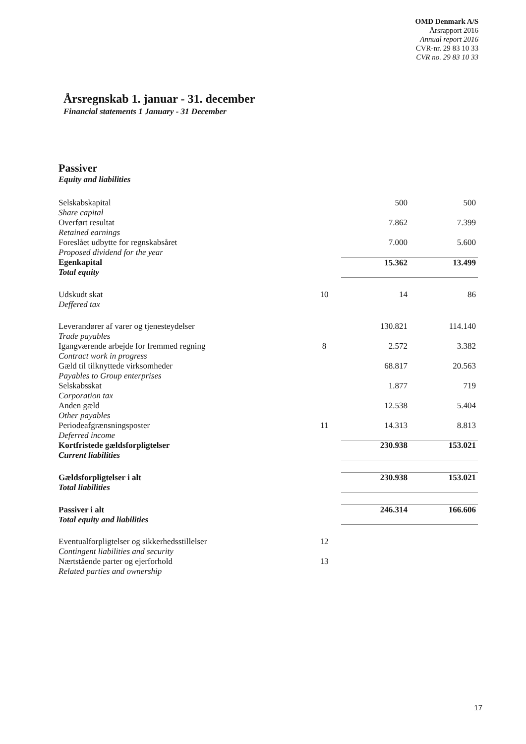OMD Denmark A/S
Årsrapport 2016
Annual report 2016
CVR-nr. 29 83 10 33
CVR no. 29 83 10 33
Årsregnskab 1. januar - 31. december
Financial statements 1 January - 31 December
| Passiver | | | |
| Equity and liabilities | | | |
| Selskabskapital Share capital | | 500 | 500 |
| Overført resultat Retained earnings | | 7.862 | 7.399 |
| Foreslået udbytte for regnskabsåret Proposed dividend for the year | | 7.000 | 5.600 |
| Egenkapital Total equity | | 15.362 | 13.499 |
| Udskudt skat Deffered tax | 10 | 14 | 86 |
| Leverandører af varer og tjenesteydelser Trade payables | | 130.821 | 114.140 |
| Igangværende arbejde for fremmed regning Contract work in progress | 8 | 2.572 | 3.382 |
| Gæld til tilknyttede virksomheder Payables to Group enterprises | | 68.817 | 20.563 |
| Selskabsskat Corporation tax | | 1.877 | 719 |
| Anden gæld Other payables | | 12.538 | 5.404 |
| Periodeafgrænsningsposter Deferred income | 11 | 14.313 | 8.813 |
| Kortfristede gældsforpligtelser Current liabilities | | 230.938 | 153.021 |
| Gældsforpligtelser i alt Total liabilities | | 230.938 | 153.021 |
| Passiver i alt Total equity and liabilities | | 246.314 | 166.606 |
| Eventualforpligtelser og sikkerhedsstillelser Contingent liabilities and security | 12 | | |
| Nærtstående parter og ejerforhold Related parties and ownership | 13 | | |
17